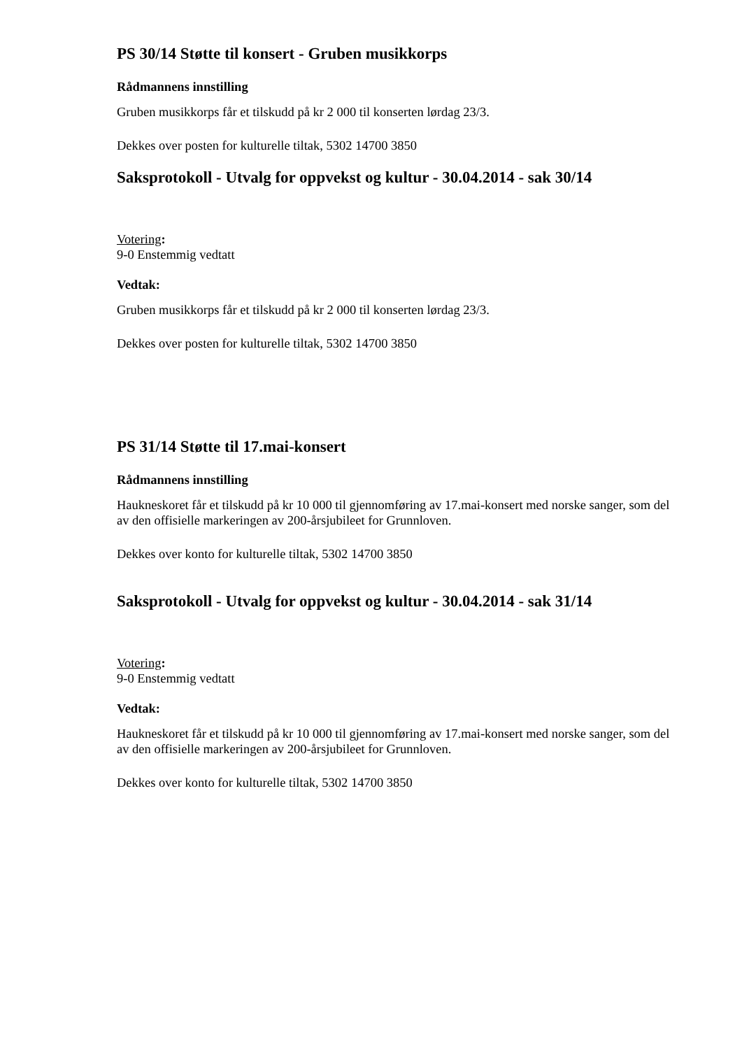PS 30/14 Støtte til konsert - Gruben musikkorps
Rådmannens innstilling
Gruben musikkorps får et tilskudd på kr 2 000 til konserten lørdag 23/3.
Dekkes over posten for kulturelle tiltak, 5302 14700 3850
Saksprotokoll - Utvalg for oppvekst og kultur - 30.04.2014 - sak 30/14
Votering:
9-0 Enstemmig vedtatt
Vedtak:
Gruben musikkorps får et tilskudd på kr 2 000 til konserten lørdag 23/3.
Dekkes over posten for kulturelle tiltak, 5302 14700 3850
PS 31/14 Støtte til 17.mai-konsert
Rådmannens innstilling
Haukneskoret får et tilskudd på kr 10 000 til gjennomføring av 17.mai-konsert med norske sanger, som del av den offisielle markeringen av 200-årsjubileet for Grunnloven.
Dekkes over konto for kulturelle tiltak, 5302 14700 3850
Saksprotokoll - Utvalg for oppvekst og kultur - 30.04.2014 - sak 31/14
Votering:
9-0 Enstemmig vedtatt
Vedtak:
Haukneskoret får et tilskudd på kr 10 000 til gjennomføring av 17.mai-konsert med norske sanger, som del av den offisielle markeringen av 200-årsjubileet for Grunnloven.
Dekkes over konto for kulturelle tiltak, 5302 14700 3850